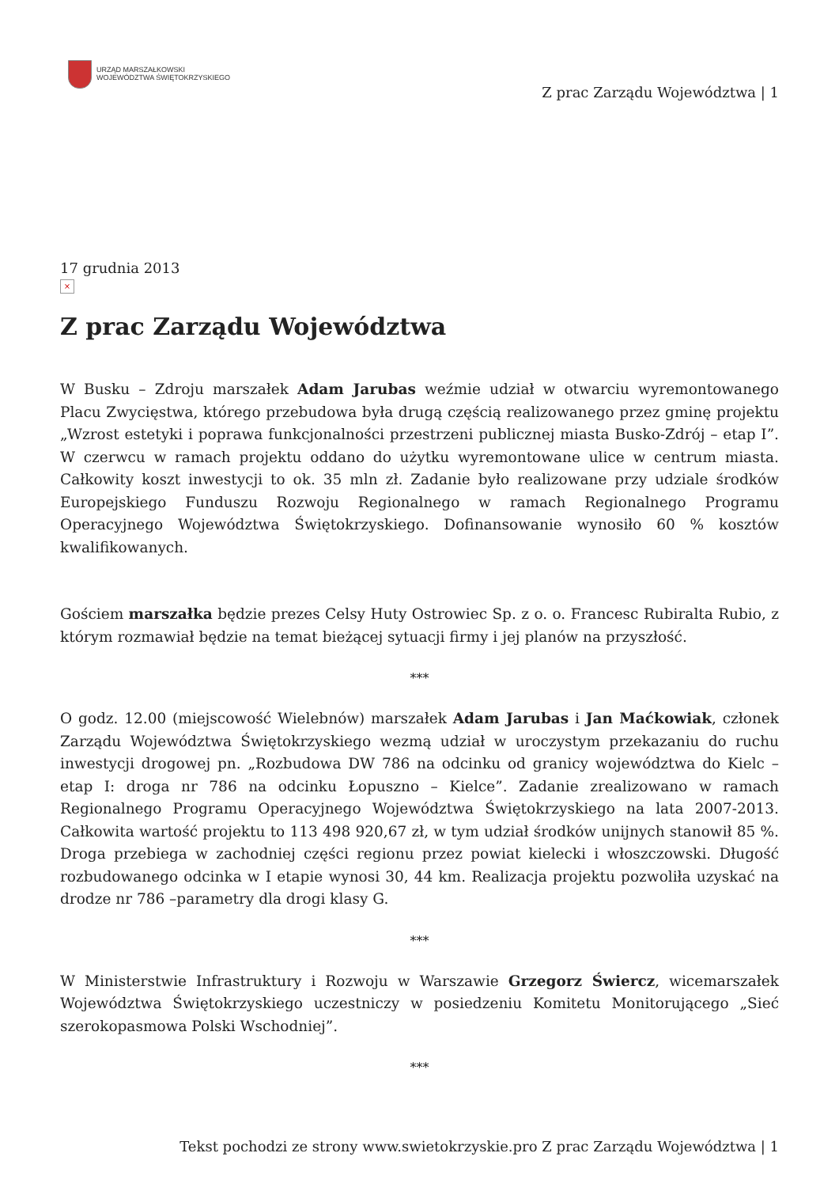URZĄD MARSZAŁKOWSKI
WOJEWÓDZTWA ŚWIĘTOKRZYSKIEGO
Z prac Zarządu Województwa | 1
17 grudnia 2013
×
Z prac Zarządu Województwa
W Busku – Zdroju marszałek Adam Jarubas weźmie udział w otwarciu wyremontowanego Placu Zwycięstwa, którego przebudowa była drugą częścią realizowanego przez gminę projektu „Wzrost estetyki i poprawa funkcjonalności przestrzeni publicznej miasta Busko-Zdrój – etap I”. W czerwcu w ramach projektu oddano do użytku wyremontowane ulice w centrum miasta. Całkowity koszt inwestycji to ok. 35 mln zł. Zadanie było realizowane przy udziale środków Europejskiego Funduszu Rozwoju Regionalnego w ramach Regionalnego Programu Operacyjnego Województwa Świętokrzyskiego. Dofinansowanie wynosiło 60 % kosztów kwalifikowanych.
Gościem marszałka będzie prezes Celsy Huty Ostrowiec Sp. z o. o. Francesc Rubiralta Rubio, z którym rozmawiał będzie na temat bieżącej sytuacji firmy i jej planów na przyszłość.
***
O godz. 12.00 (miejscowość Wielebnów) marszałek Adam Jarubas i Jan Maćkowiak, członek Zarządu Województwa Świętokrzyskiego wezmą udział w uroczystym przekazaniu do ruchu inwestycji drogowej pn. „Rozbudowa DW 786 na odcinku od granicy województwa do Kielc – etap I: droga nr 786 na odcinku Łopuszno – Kielce”. Zadanie zrealizowano w ramach Regionalnego Programu Operacyjnego Województwa Świętokrzyskiego na lata 2007-2013. Całkowita wartość projektu to 113 498 920,67 zł, w tym udział środków unijnych stanowił 85 %. Droga przebiega w zachodniej części regionu przez powiat kielecki i włoszczowski. Długość rozbudowanego odcinka w I etapie wynosi 30, 44 km. Realizacja projektu pozwoliła uzyskać na drodze nr 786 –parametry dla drogi klasy G.
***
W Ministerstwie Infrastruktury i Rozwoju w Warszawie Grzegorz Świercz, wicemarszałek Województwa Świętokrzyskiego uczestniczy w posiedzeniu Komitetu Monitorującego „Sieć szerokopasmowa Polski Wschodniej”.
***
Tekst pochodzi ze strony www.swietokrzyskie.pro Z prac Zarządu Województwa | 1